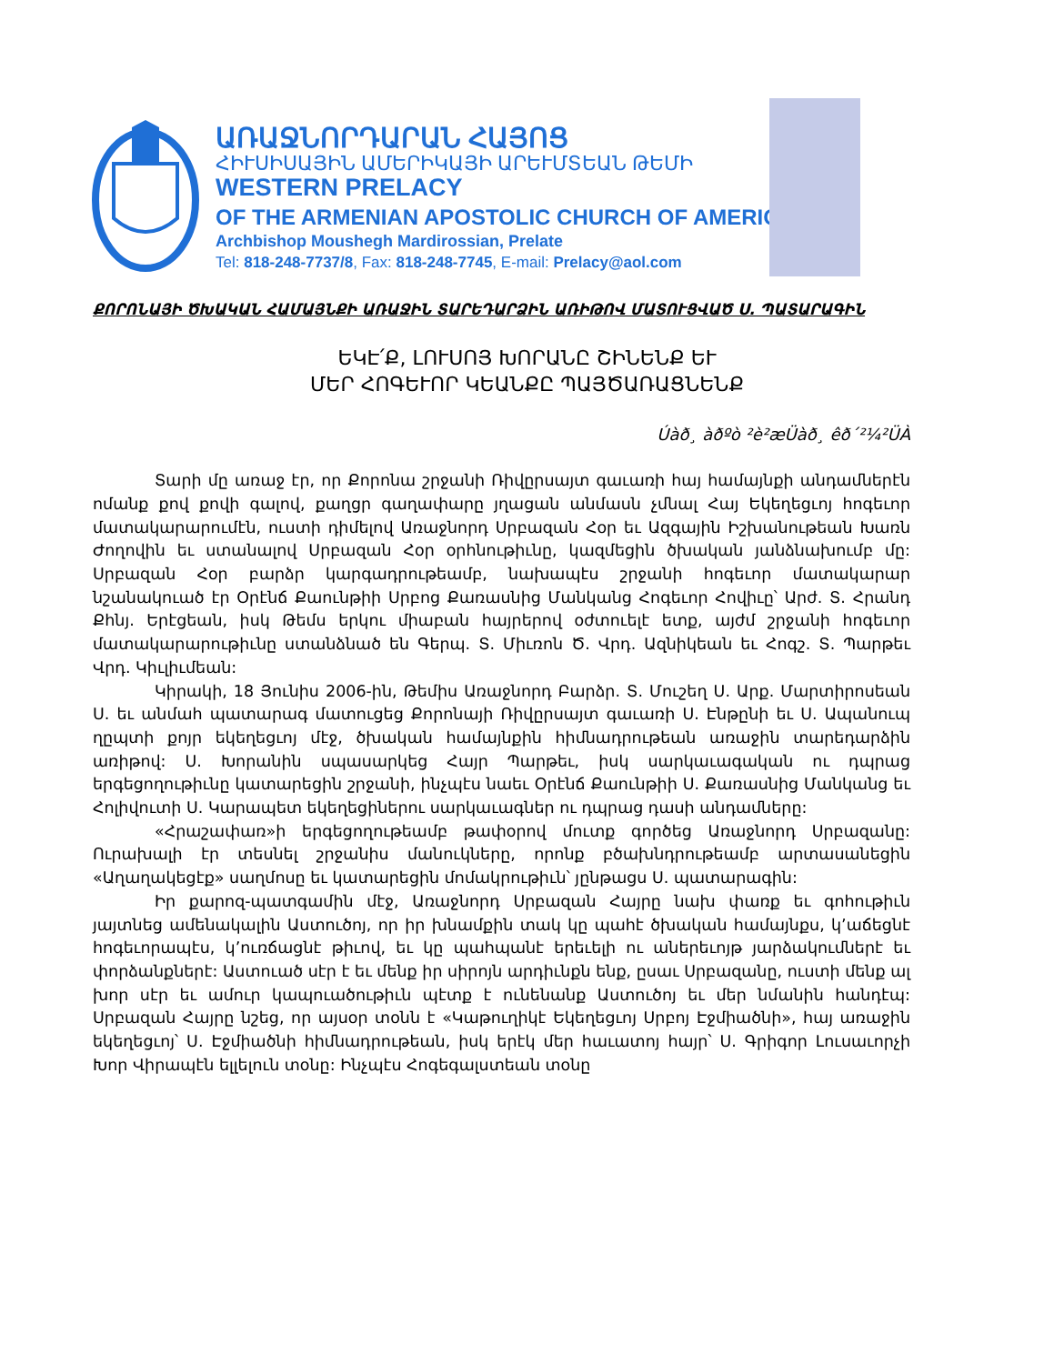ԱՌԱՋՆՈՐԴԱՐԱՆ ՀԱՅՈՑ
ՀԻՒՍԻՍԱՅԻՆ ԱՄԵՐԻԿԱՅԻ ԱՐԵՒՄՏԵԱՆ ԹԵՄԻ
WESTERN PRELACY
OF THE ARMENIAN APOSTOLIC CHURCH OF AMERICA
Archbishop Moushegh Mardirossian, Prelate
Tel: 818-248-7737/8, Fax: 818-248-7745, E-mail: Prelacy@aol.com
ՔՈՐՈՆԱՅԻ ԾԽԱԿԱՆ ՀԱՄԱՅՆՔԻ ԱՌԱՋԻՆ ՏԱՐԵԴԱՐՁԻՆ ԱՌԻԹՈՎ ՄԱՏՈՒՑՎԱԾ Ս. ՊԱՏԱՐԱԳԻՆ
ԵԿԷ՛Ք, ԼՈՒՍՈՅ ԽՈՐԱՆԸ ՇԻՆԵՆՔ ԵՒ
ՄԵՐ ՀՈԳԵՒՈՐ ԿԵԱՆՔԸ ՊԱՅԾԱՌԱՑՆԵՆՔ
Úàð¸ àðºò ²è²æÜàð¸ êð´²¼²ÜÀ
Տարի մը առաջ էր, որ Քորոնա շրջանի Ռիվըրսայտ գաւառի հայ համայնքի անդամներէն ոմանք քով քովի գալով, քաղցր գաղափարը յղացան անմասն չմնալ Հայ Եկեղեցւոյ հոգեւոր մատակարարումէն, ուստի դիմելով Առաջնորդ Սրբազան Հօր եւ Ազգային Իշխանութեան Խառն Ժողովին եւ ստանալով Սրբազան Հօր օրհնութիւնը, կազմեցին ծխական յանձնախումբ մը: Սրբազան Հօր բարձր կարգադրութեամբ, նախապէս շրջանի հոգեւոր մատակարար նշանակուած էր Օրէնճ Քաունթիի Սրբոց Քառասնից Մանկանց Հոգեւոր Հովիւը՝ Արժ. Տ. Հրանդ Քհնյ. Երէցեան, իսկ Թեմս երկու միաբան հայրերով օժտուելէ ետք, այժմ շրջանի հոգեւոր մատակարարութիւնը ստանձնած են Գերպ. Տ. Միւռոն Ծ. Վրդ. Ազնիկեան եւ Հոգշ. Տ. Պարթեւ Վրդ. Կիւլիւմեան:
Կիրակի, 18 Յունիս 2006-ին, Թեմիս Առաջնորդ Բարձր. Տ. Մուշեղ Ս. Արք. Մարտիրոսեան Ս. եւ անմահ պատարագ մատուցեց Քորոնայի Ռիվըրսայտ գաւառի Ս. Էնթընի եւ Ս. Ապանուպ ղըպտի քոյր եկեղեցւոյ մէջ, ծխական համայնքին հիմնադրութեան առաջին տարեդարձին առիթով: Ս. Խորանին սպասարկեց Հայր Պարթեւ, իսկ սարկաւագական ու դպրաց երգեցողութիւնը կատարեցին շրջանի, ինչպէս նաեւ Օրէնճ Քաունթիի Ս. Քառասնից Մանկանց եւ Հոլիվուտի Ս. Կարապետ եկեղեցիներու սարկաւագներ ու դպրաց դասի անդամները:
«Հրաշափառ»ի երգեցողութեամբ թափօրով մուտք գործեց Առաջնորդ Սրբազանը: Ուրախալի էր տեսնել շրջանիս մանուկները, որոնք բծախնդրութեամբ արտասանեցին «Աղաղակեցէք» սաղմոսը եւ կատարեցին մոմակրութիւն՝ յընթացս Ս. պատարագին:
Իր քարոզ-պատգամին մէջ, Առաջնորդ Սրբազան Հայրը նախ փառք եւ գոհութիւն յայտնեց ամենակալին Աստուծոյ, որ իր խնամքին տակ կը պահէ ծխական համայնքս, կ՚աճեցնէ հոգեւորապէս, կ՚ուռճացնէ թիւով, եւ կը պահպանէ երեւելի ու աներեւոյթ յարձակումներէ եւ փորձանքներէ: Աստուած սէր է եւ մենք իր սիրոյն արդիւնքն ենք, ըսաւ Սրբազանը, ուստի մենք ալ խոր սէր եւ ամուր կապուածութիւն պէտք է ունենանք Աստուծոյ եւ մեր նմանին հանդէպ: Սրբազան Հայրը նշեց, որ այսօր տօնն է «Կաթուղիկէ Եկեղեցւոյ Սրբոյ Էջմիածնի», հայ առաջին եկեղեցւոյ՝ Ս. Էջմիածնի հիմնադրութեան, իսկ երէկ մեր հաւատոյ հայր՝ Ս. Գրիգոր Լուսաւորչի Խոր Վիրապէն ելլելուն տօնը: Ինչպէս Հոգեգալստեան տօնը